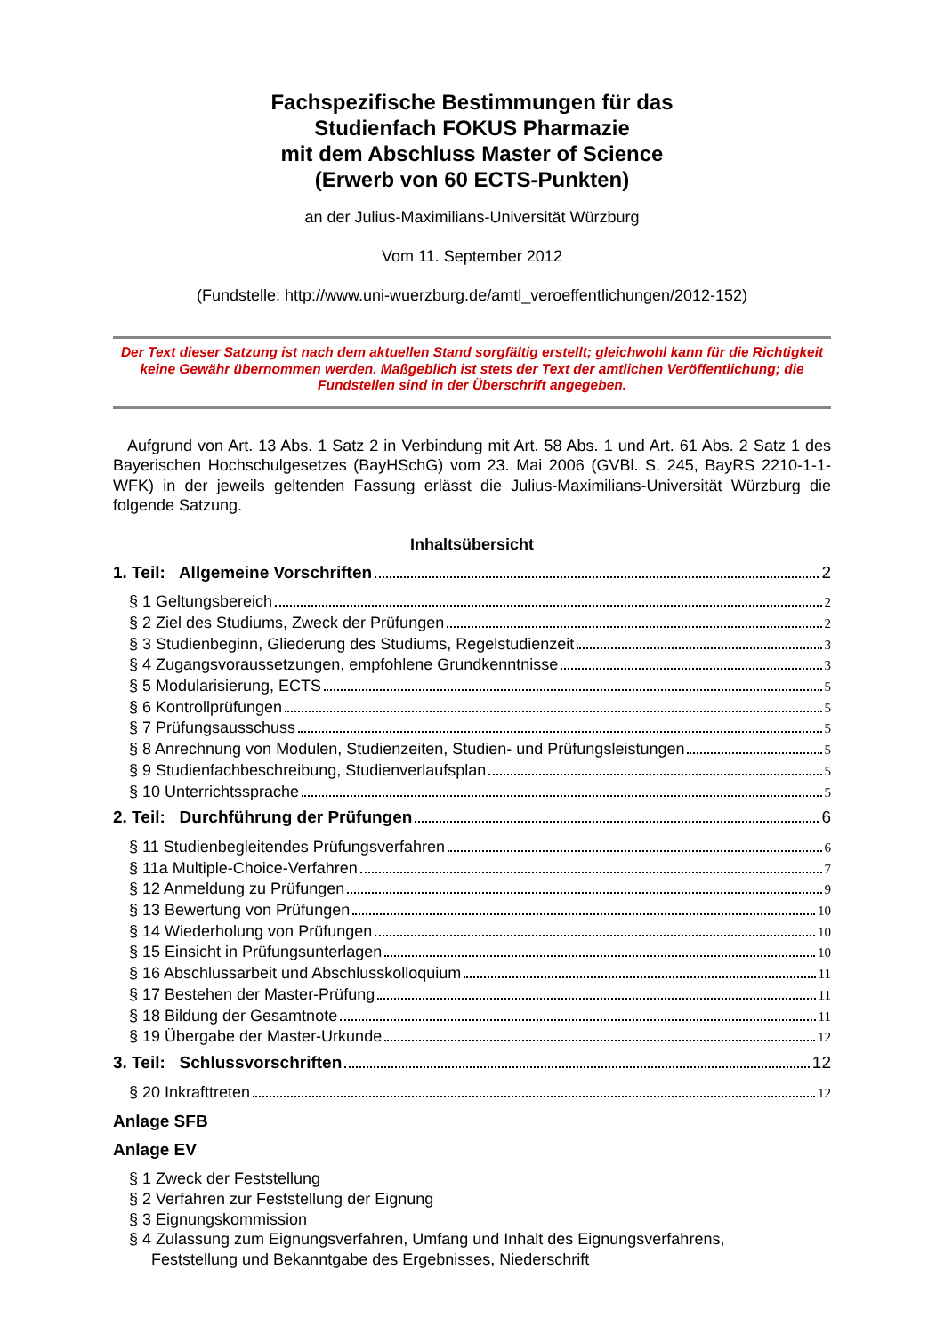Fachspezifische Bestimmungen für das
Studienfach FOKUS Pharmazie
mit dem Abschluss Master of Science
(Erwerb von 60 ECTS-Punkten)
an der Julius-Maximilians-Universität Würzburg
Vom 11. September 2012
(Fundstelle: http://www.uni-wuerzburg.de/amtl_veroeffentlichungen/2012-152)
Der Text dieser Satzung ist nach dem aktuellen Stand sorgfältig erstellt; gleichwohl kann für die Richtigkeit keine Gewähr übernommen werden. Maßgeblich ist stets der Text der amtlichen Veröffentlichung; die Fundstellen sind in der Überschrift angegeben.
Aufgrund von Art. 13 Abs. 1 Satz 2 in Verbindung mit Art. 58 Abs. 1 und Art. 61 Abs. 2 Satz 1 des Bayerischen Hochschulgesetzes (BayHSchG) vom 23. Mai 2006 (GVBl. S. 245, BayRS 2210-1-1-WFK) in der jeweils geltenden Fassung erlässt die Julius-Maximilians-Universität Würzburg die folgende Satzung.
Inhaltsübersicht
1. Teil: Allgemeine Vorschriften 2
§ 1 Geltungsbereich 2
§ 2 Ziel des Studiums, Zweck der Prüfungen 2
§ 3 Studienbeginn, Gliederung des Studiums, Regelstudienzeit 3
§ 4 Zugangsvoraussetzungen, empfohlene Grundkenntnisse 3
§ 5 Modularisierung, ECTS 5
§ 6 Kontrollprüfungen 5
§ 7 Prüfungsausschuss 5
§ 8 Anrechnung von Modulen, Studienzeiten, Studien- und Prüfungsleistungen 5
§ 9 Studienfachbeschreibung, Studienverlaufsplan 5
§ 10 Unterrichtssprache 5
2. Teil: Durchführung der Prüfungen 6
§ 11 Studienbegleitendes Prüfungsverfahren 6
§ 11a Multiple-Choice-Verfahren 7
§ 12 Anmeldung zu Prüfungen 9
§ 13 Bewertung von Prüfungen 10
§ 14 Wiederholung von Prüfungen 10
§ 15 Einsicht in Prüfungsunterlagen 10
§ 16 Abschlussarbeit und Abschlusskolloquium 11
§ 17 Bestehen der Master-Prüfung 11
§ 18 Bildung der Gesamtnote 11
§ 19 Übergabe der Master-Urkunde 12
3. Teil: Schlussvorschriften 12
§ 20 Inkrafttreten 12
Anlage SFB
Anlage EV
§ 1 Zweck der Feststellung
§ 2 Verfahren zur Feststellung der Eignung
§ 3 Eignungskommission
§ 4 Zulassung zum Eignungsverfahren, Umfang und Inhalt des Eignungsverfahrens,
Feststellung und Bekanntgabe des Ergebnisses, Niederschrift